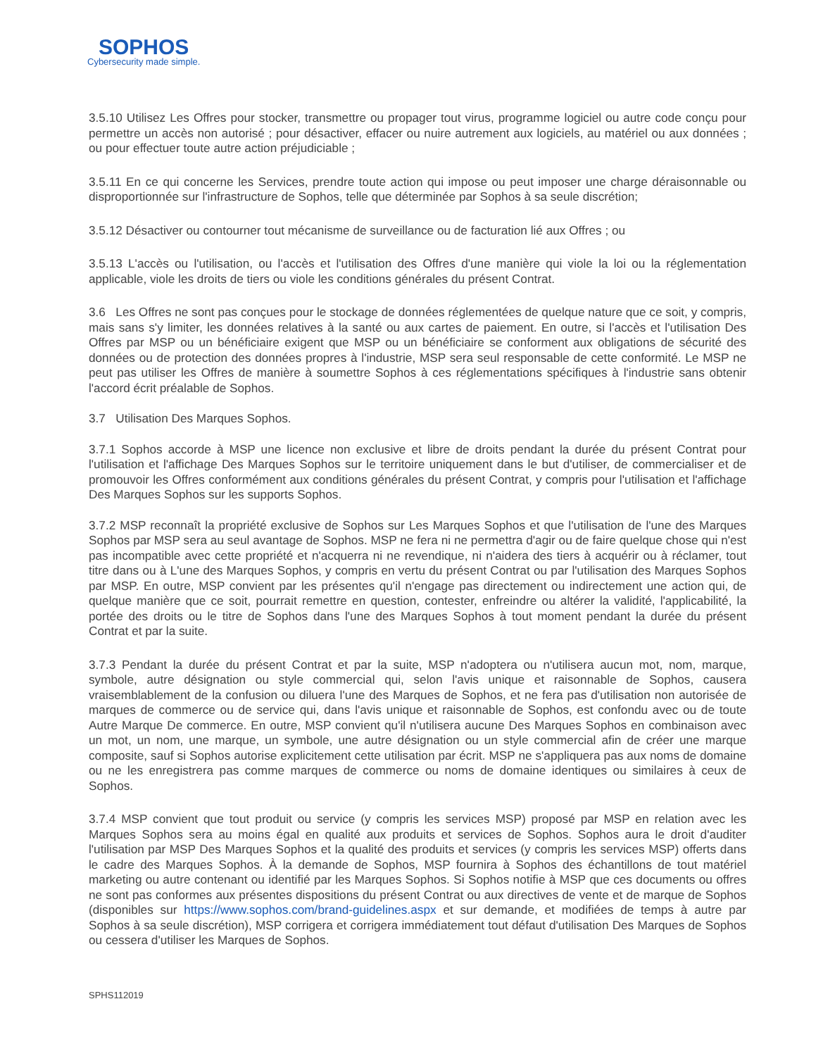SOPHOS
Cybersecurity made simple.
3.5.10 Utilisez Les Offres pour stocker, transmettre ou propager tout virus, programme logiciel ou autre code conçu pour permettre un accès non autorisé ; pour désactiver, effacer ou nuire autrement aux logiciels, au matériel ou aux données ; ou pour effectuer toute autre action préjudiciable ;
3.5.11 En ce qui concerne les Services, prendre toute action qui impose ou peut imposer une charge déraisonnable ou disproportionnée sur l'infrastructure de Sophos, telle que déterminée par Sophos à sa seule discrétion;
3.5.12 Désactiver ou contourner tout mécanisme de surveillance ou de facturation lié aux Offres ; ou
3.5.13 L'accès ou l'utilisation, ou l'accès et l'utilisation des Offres d'une manière qui viole la loi ou la réglementation applicable, viole les droits de tiers ou viole les conditions générales du présent Contrat.
3.6 Les Offres ne sont pas conçues pour le stockage de données réglementées de quelque nature que ce soit, y compris, mais sans s'y limiter, les données relatives à la santé ou aux cartes de paiement. En outre, si l'accès et l'utilisation Des Offres par MSP ou un bénéficiaire exigent que MSP ou un bénéficiaire se conforment aux obligations de sécurité des données ou de protection des données propres à l'industrie, MSP sera seul responsable de cette conformité. Le MSP ne peut pas utiliser les Offres de manière à soumettre Sophos à ces réglementations spécifiques à l'industrie sans obtenir l'accord écrit préalable de Sophos.
3.7 Utilisation Des Marques Sophos.
3.7.1 Sophos accorde à MSP une licence non exclusive et libre de droits pendant la durée du présent Contrat pour l'utilisation et l'affichage Des Marques Sophos sur le territoire uniquement dans le but d'utiliser, de commercialiser et de promouvoir les Offres conformément aux conditions générales du présent Contrat, y compris pour l'utilisation et l'affichage Des Marques Sophos sur les supports Sophos.
3.7.2 MSP reconnaît la propriété exclusive de Sophos sur Les Marques Sophos et que l'utilisation de l'une des Marques Sophos par MSP sera au seul avantage de Sophos. MSP ne fera ni ne permettra d'agir ou de faire quelque chose qui n'est pas incompatible avec cette propriété et n'acquerra ni ne revendique, ni n'aidera des tiers à acquérir ou à réclamer, tout titre dans ou à L'une des Marques Sophos, y compris en vertu du présent Contrat ou par l'utilisation des Marques Sophos par MSP. En outre, MSP convient par les présentes qu'il n'engage pas directement ou indirectement une action qui, de quelque manière que ce soit, pourrait remettre en question, contester, enfreindre ou altérer la validité, l'applicabilité, la portée des droits ou le titre de Sophos dans l'une des Marques Sophos à tout moment pendant la durée du présent Contrat et par la suite.
3.7.3 Pendant la durée du présent Contrat et par la suite, MSP n'adoptera ou n'utilisera aucun mot, nom, marque, symbole, autre désignation ou style commercial qui, selon l'avis unique et raisonnable de Sophos, causera vraisemblablement de la confusion ou diluera l'une des Marques de Sophos, et ne fera pas d'utilisation non autorisée de marques de commerce ou de service qui, dans l'avis unique et raisonnable de Sophos, est confondu avec ou de toute Autre Marque De commerce. En outre, MSP convient qu'il n'utilisera aucune Des Marques Sophos en combinaison avec un mot, un nom, une marque, un symbole, une autre désignation ou un style commercial afin de créer une marque composite, sauf si Sophos autorise explicitement cette utilisation par écrit. MSP ne s'appliquera pas aux noms de domaine ou ne les enregistrera pas comme marques de commerce ou noms de domaine identiques ou similaires à ceux de Sophos.
3.7.4 MSP convient que tout produit ou service (y compris les services MSP) proposé par MSP en relation avec les Marques Sophos sera au moins égal en qualité aux produits et services de Sophos. Sophos aura le droit d'auditer l'utilisation par MSP Des Marques Sophos et la qualité des produits et services (y compris les services MSP) offerts dans le cadre des Marques Sophos. À la demande de Sophos, MSP fournira à Sophos des échantillons de tout matériel marketing ou autre contenant ou identifié par les Marques Sophos. Si Sophos notifie à MSP que ces documents ou offres ne sont pas conformes aux présentes dispositions du présent Contrat ou aux directives de vente et de marque de Sophos (disponibles sur https://www.sophos.com/brand-guidelines.aspx et sur demande, et modifiées de temps à autre par Sophos à sa seule discrétion), MSP corrigera et corrigera immédiatement tout défaut d'utilisation Des Marques de Sophos ou cessera d'utiliser les Marques de Sophos.
SPHS112019